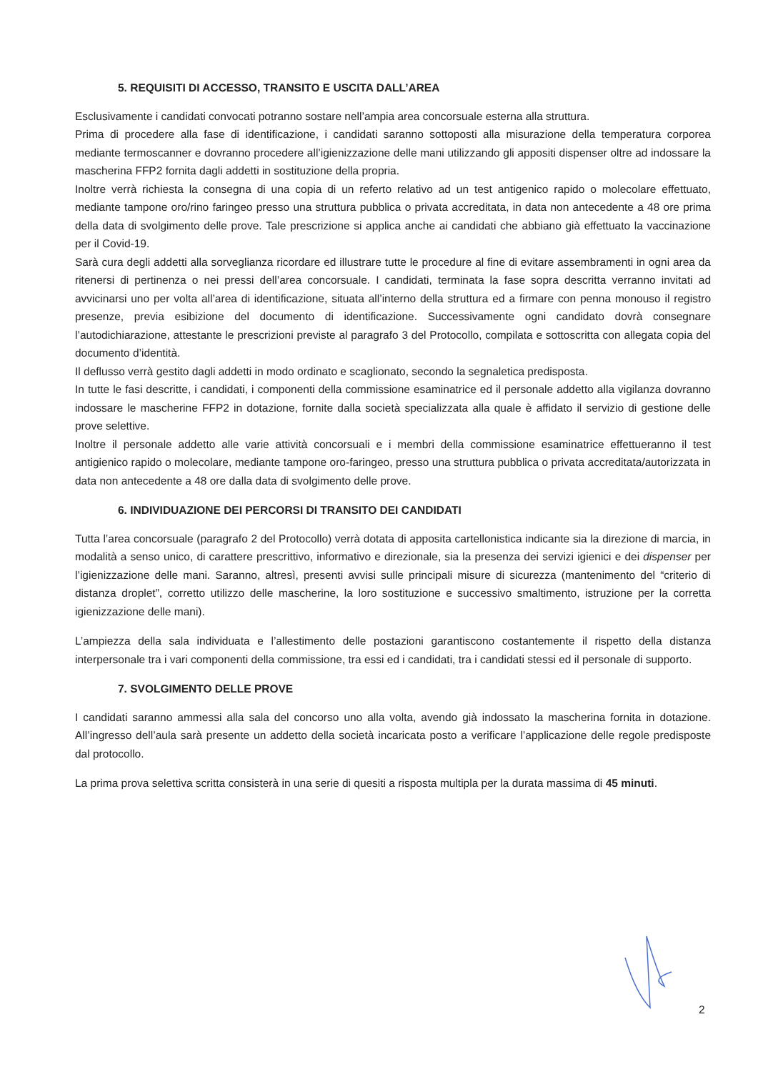5. REQUISITI DI ACCESSO, TRANSITO E USCITA DALL’AREA
Esclusivamente i candidati convocati potranno sostare nell’ampia area concorsuale esterna alla struttura.
Prima di procedere alla fase di identificazione, i candidati saranno sottoposti alla misurazione della temperatura corporea mediante termoscanner e dovranno procedere all’igienizzazione delle mani utilizzando gli appositi dispenser oltre ad indossare la mascherina FFP2 fornita dagli addetti in sostituzione della propria.
Inoltre verrà richiesta la consegna di una copia di un referto relativo ad un test antigenico rapido o molecolare effettuato, mediante tampone oro/rino faringeo presso una struttura pubblica o privata accreditata, in data non antecedente a 48 ore prima della data di svolgimento delle prove. Tale prescrizione si applica anche ai candidati che abbiano già effettuato la vaccinazione per il Covid-19.
Sarà cura degli addetti alla sorveglianza ricordare ed illustrare tutte le procedure al fine di evitare assembramenti in ogni area da ritenersi di pertinenza o nei pressi dell’area concorsuale. I candidati, terminata la fase sopra descritta verranno invitati ad avvicinarsi uno per volta all’area di identificazione, situata all’interno della struttura ed a firmare con penna monouso il registro presenze, previa esibizione del documento di identificazione. Successivamente ogni candidato dovrà consegnare l’autodichiarazione, attestante le prescrizioni previste al paragrafo 3 del Protocollo, compilata e sottoscritta con allegata copia del documento d’identità.
Il deflusso verrà gestito dagli addetti in modo ordinato e scaglionato, secondo la segnaletica predisposta.
In tutte le fasi descritte, i candidati, i componenti della commissione esaminatrice ed il personale addetto alla vigilanza dovranno indossare le mascherine FFP2 in dotazione, fornite dalla società specializzata alla quale è affidato il servizio di gestione delle prove selettive.
Inoltre il personale addetto alle varie attività concorsuali e i membri della commissione esaminatrice effettueranno il test antigienico rapido o molecolare, mediante tampone oro-faringeo, presso una struttura pubblica o privata accreditata/autorizzata in data non antecedente a 48 ore dalla data di svolgimento delle prove.
6. INDIVIDUAZIONE DEI PERCORSI DI TRANSITO DEI CANDIDATI
Tutta l’area concorsuale (paragrafo 2 del Protocollo) verrà dotata di apposita cartellonistica indicante sia la direzione di marcia, in modalità a senso unico, di carattere prescrittivo, informativo e direzionale, sia la presenza dei servizi igienici e dei dispenser per l’igienizzazione delle mani. Saranno, altresì, presenti avvisi sulle principali misure di sicurezza (mantenimento del “criterio di distanza droplet”, corretto utilizzo delle mascherine, la loro sostituzione e successivo smaltimento, istruzione per la corretta igienizzazione delle mani).
L’ampiezza della sala individuata e l’allestimento delle postazioni garantiscono costantemente il rispetto della distanza interpersonale tra i vari componenti della commissione, tra essi ed i candidati, tra i candidati stessi ed il personale di supporto.
7. SVOLGIMENTO DELLE PROVE
I candidati saranno ammessi alla sala del concorso uno alla volta, avendo già indossato la mascherina fornita in dotazione. All’ingresso dell’aula sarà presente un addetto della società incaricata posto a verificare l’applicazione delle regole predisposte dal protocollo.
La prima prova selettiva scritta consisterà in una serie di quesiti a risposta multipla per la durata massima di 45 minuti.
2